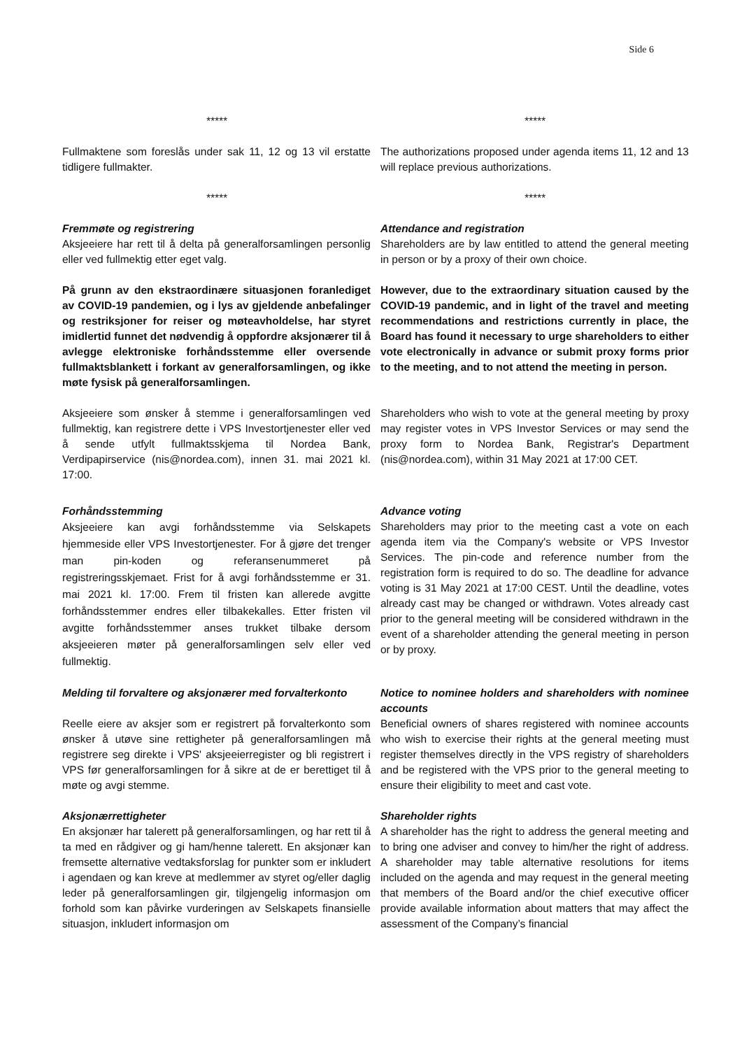Side 6
***** *****
Fullmaktene som foreslås under sak 11, 12 og 13 vil erstatte tidligere fullmakter.
The authorizations proposed under agenda items 11, 12 and 13 will replace previous authorizations.
***** *****
Fremmøte og registrering
Aksjeeiere har rett til å delta på generalforsamlingen personlig eller ved fullmektig etter eget valg.
Attendance and registration
Shareholders are by law entitled to attend the general meeting in person or by a proxy of their own choice.
På grunn av den ekstraordinære situasjonen foranlediget av COVID-19 pandemien, og i lys av gjeldende anbefalinger og restriksjoner for reiser og møteavholdelse, har styret imidlertid funnet det nødvendig å oppfordre aksjonærer til å avlegge elektroniske forhåndsstemme eller oversende fullmaktsblankett i forkant av generalforsamlingen, og ikke møte fysisk på generalforsamlingen.
However, due to the extraordinary situation caused by the COVID-19 pandemic, and in light of the travel and meeting recommendations and restrictions currently in place, the Board has found it necessary to urge shareholders to either vote electronically in advance or submit proxy forms prior to the meeting, and to not attend the meeting in person.
Aksjeeiere som ønsker å stemme i generalforsamlingen ved fullmektig, kan registrere dette i VPS Investortjenester eller ved å sende utfylt fullmaktsskjema til Nordea Bank, Verdipapirservice (nis@nordea.com), innen 31. mai 2021 kl. 17:00.
Shareholders who wish to vote at the general meeting by proxy may register votes in VPS Investor Services or may send the proxy form to Nordea Bank, Registrar's Department (nis@nordea.com), within 31 May 2021 at 17:00 CET.
Forhåndsstemming
Aksjeeiere kan avgi forhåndsstemme via Selskapets hjemmeside eller VPS Investortjenester. For å gjøre det trenger man pin-koden og referansenummeret på registreringsskjemaet. Frist for å avgi forhåndsstemme er 31. mai 2021 kl. 17:00. Frem til fristen kan allerede avgitte forhåndsstemmer endres eller tilbakekalles. Etter fristen vil avgitte forhåndsstemmer anses trukket tilbake dersom aksjeeieren møter på generalforsamlingen selv eller ved fullmektig.
Advance voting
Shareholders may prior to the meeting cast a vote on each agenda item via the Company's website or VPS Investor Services. The pin-code and reference number from the registration form is required to do so. The deadline for advance voting is 31 May 2021 at 17:00 CEST. Until the deadline, votes already cast may be changed or withdrawn. Votes already cast prior to the general meeting will be considered withdrawn in the event of a shareholder attending the general meeting in person or by proxy.
Melding til forvaltere og aksjonærer med forvalterkonto
Reelle eiere av aksjer som er registrert på forvalterkonto som ønsker å utøve sine rettigheter på generalforsamlingen må registrere seg direkte i VPS' aksjeeierregister og bli registrert i VPS før generalforsamlingen for å sikre at de er berettiget til å møte og avgi stemme.
Notice to nominee holders and shareholders with nominee accounts
Beneficial owners of shares registered with nominee accounts who wish to exercise their rights at the general meeting must register themselves directly in the VPS registry of shareholders and be registered with the VPS prior to the general meeting to ensure their eligibility to meet and cast vote.
Aksjonærrettigheter
En aksjonær har talerett på generalforsamlingen, og har rett til å ta med en rådgiver og gi ham/henne talerett. En aksjonær kan fremsette alternative vedtaksforslag for punkter som er inkludert i agendaen og kan kreve at medlemmer av styret og/eller daglig leder på generalforsamlingen gir, tilgjengelig informasjon om forhold som kan påvirke vurderingen av Selskapets finansielle situasjon, inkludert informasjon om
Shareholder rights
A shareholder has the right to address the general meeting and to bring one adviser and convey to him/her the right of address. A shareholder may table alternative resolutions for items included on the agenda and may request in the general meeting that members of the Board and/or the chief executive officer provide available information about matters that may affect the assessment of the Company’s financial